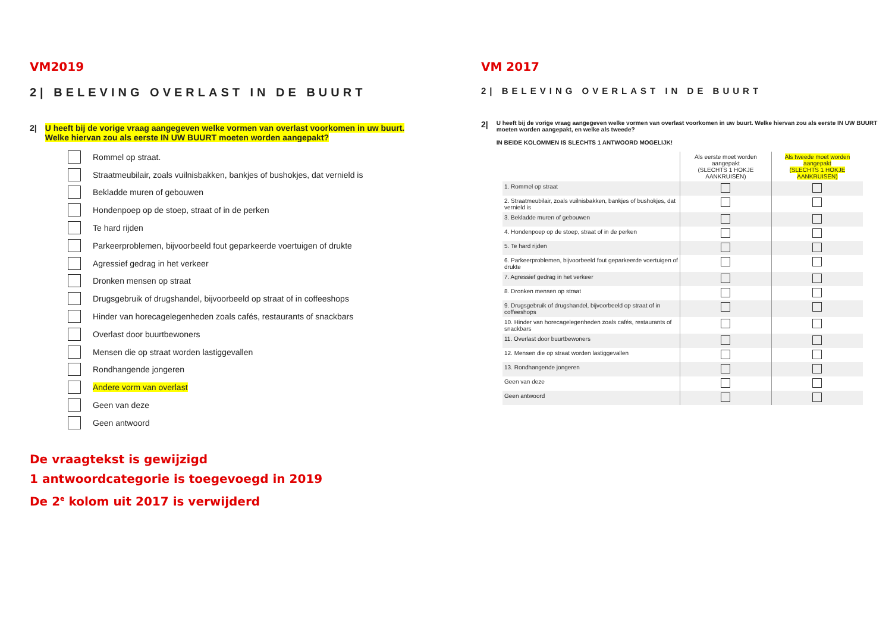VM2019
2| BELEVING OVERLAST IN DE BUURT
2| U heeft bij de vorige vraag aangegeven welke vormen van overlast voorkomen in uw buurt.
Welke hiervan zou als eerste IN UW BUURT moeten worden aangepakt?
Rommel op straat.
Straatmeubilair, zoals vuilnisbakken, bankjes of bushokjes, dat vernield is
Bekladde muren of gebouwen
Hondenpoep op de stoep, straat of in de perken
Te hard rijden
Parkeerproblemen, bijvoorbeeld fout geparkeerde voertuigen of drukte
Agressief gedrag in het verkeer
Dronken mensen op straat
Drugsgebruik of drugshandel, bijvoorbeeld op straat of in coffeeshops
Hinder van horecagelegenheden zoals cafés, restaurants of snackbars
Overlast door buurtbewoners
Mensen die op straat worden lastiggevallen
Rondhangende jongeren
Andere vorm van overlast
Geen van deze
Geen antwoord
VM 2017
2| BELEVING OVERLAST IN DE BUURT
2| U heeft bij de vorige vraag aangegeven welke vormen van overlast voorkomen in uw buurt. Welke hiervan zou als eerste IN UW BUURT moeten worden aangepakt, en welke als tweede?
IN BEIDE KOLOMMEN IS SLECHTS 1 ANTWOORD MOGELIJK!
| | Als eerste moet worden aangepakt (SLECHTS 1 HOKJE AANKRUISEN) | Als tweede moet worden aangepakt (SLECHTS 1 HOKJE AANKRUISEN) |
| 1. Rommel op straat | | |
| 2. Straatmeubilair, zoals vuilnisbakken, bankjes of bushokjes, dat vernield is | | |
| 3. Bekladde muren of gebouwen | | |
| 4. Hondenpoep op de stoep, straat of in de perken | | |
| 5. Te hard rijden | | |
| 6. Parkeerproblemen, bijvoorbeeld fout geparkeerde voertuigen of drukte | | |
| 7. Agressief gedrag in het verkeer | | |
| 8. Dronken mensen op straat | | |
| 9. Drugsgebruik of drugshandel, bijvoorbeeld op straat of in coffeeshops | | |
| 10. Hinder van horecagelegenheden zoals cafés, restaurants of snackbars | | |
| 11. Overlast door buurtbewoners | | |
| 12. Mensen die op straat worden lastiggevallen | | |
| 13. Rondhangende jongeren | | |
| Geen van deze | | |
| Geen antwoord | | |
De vraagtekst is gewijzigd
1 antwoordcategorie is toegevoegd in 2019
De 2<sup>e</sup> kolom uit 2017 is verwijderd